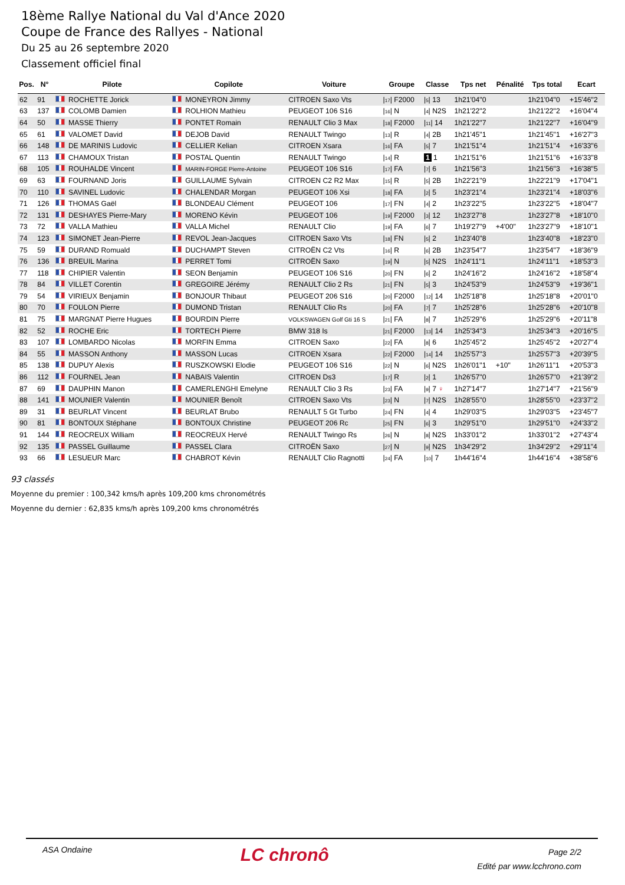18ème Rallye National du Val d'Ance 2020
Coupe de France des Rallyes - National
Du 25 au 26 septembre 2020
Classement officiel final
| Pos. | N° | Pilote | Copilote | Voiture | Groupe | Classe | Tps net | Pénalité | Tps total | Ecart |
| --- | --- | --- | --- | --- | --- | --- | --- | --- | --- | --- |
| 62 | 91 | ROCHETTE Jorick | MONEYRON Jimmy | CITROEN Saxo Vts | / 17 / F2000 | / 5 / 13 | 1h21'04"0 | | 1h21'04"0 | +15'46"2 |
| 63 | 137 | COLOMB Damien | ROLHION Mathieu | PEUGEOT 106 S16 | / 16 / N | / 4 / N2S | 1h21'22"2 | | 1h21'22"2 | +16'04"4 |
| 64 | 50 | MASSE Thierry | PONTET Romain | RENAULT Clio 3 Max | / 18 / F2000 | / 11 / 14 | 1h21'22"7 | | 1h21'22"7 | +16'04"9 |
| 65 | 61 | VALOMET David | DEJOB David | RENAULT Twingo | / 13 / R | / 4 / 2B | 1h21'45"1 | | 1h21'45"1 | +16'27"3 |
| 66 | 148 | DE MARINIS Ludovic | CELLIER Kelian | CITROEN Xsara | / 16 / FA | / 5 / 7 | 1h21'51"4 | | 1h21'51"4 | +16'33"6 |
| 67 | 113 | CHAMOUX Tristan | POSTAL Quentin | RENAULT Twingo | / 14 / R | 1 1 | 1h21'51"6 | | 1h21'51"6 | +16'33"8 |
| 68 | 105 | ROUHALDE Vincent | MARIN-FORGE Pierre-Antoine | PEUGEOT 106 S16 | / 17 / FA | / 7 / 6 | 1h21'56"3 | | 1h21'56"3 | +16'38"5 |
| 69 | 63 | FOURNAND Joris | GUILLAUME Sylvain | CITROEN C2 R2 Max | / 15 / R | / 5 / 2B | 1h22'21"9 | | 1h22'21"9 | +17'04"1 |
| 70 | 110 | SAVINEL Ludovic | CHALENDAR Morgan | PEUGEOT 106 Xsi | / 18 / FA | / 2 / 5 | 1h23'21"4 | | 1h23'21"4 | +18'03"6 |
| 71 | 126 | THOMAS Gaël | BLONDEAU Clément | PEUGEOT 106 | / 17 / FN | / 4 / 2 | 1h23'22"5 | | 1h23'22"5 | +18'04"7 |
| 72 | 131 | DESHAYES Pierre-Mary | MORENO Kévin | PEUGEOT 106 | / 19 / F2000 | / 3 / 12 | 1h23'27"8 | | 1h23'27"8 | +18'10"0 |
| 73 | 72 | VALLA Mathieu | VALLA Michel | RENAULT Clio | / 19 / FA | / 6 / 7 | 1h19'27"9 | +4'00" | 1h23'27"9 | +18'10"1 |
| 74 | 123 | SIMONET Jean-Pierre | REVOL Jean-Jacques | CITROEN Saxo Vts | / 18 / FN | / 5 / 2 | 1h23'40"8 | | 1h23'40"8 | +18'23"0 |
| 75 | 59 | DURAND Romuald | DUCHAMPT Steven | CITROËN C2 Vts | / 16 / R | / 6 / 2B | 1h23'54"7 | | 1h23'54"7 | +18'36"9 |
| 76 | 136 | BREUIL Marina | PERRET Tomi | CITROËN Saxo | / 19 / N | / 5 / N2S | 1h24'11"1 | | 1h24'11"1 | +18'53"3 |
| 77 | 118 | CHIPIER Valentin | SEON Benjamin | PEUGEOT 106 S16 | / 20 / FN | / 6 / 2 | 1h24'16"2 | | 1h24'16"2 | +18'58"4 |
| 78 | 84 | VILLET Corentin | GREGOIRE Jérémy | RENAULT Clio 2 Rs | / 21 / FN | / 5 / 3 | 1h24'53"9 | | 1h24'53"9 | +19'36"1 |
| 79 | 54 | VIRIEUX Benjamin | BONJOUR Thibaut | PEUGEOT 206 S16 | / 20 / F2000 | / 12 / 14 | 1h25'18"8 | | 1h25'18"8 | +20'01"0 |
| 80 | 70 | FOULON Pierre | DUMOND Tristan | RENAULT Clio Rs | / 20 / FA | / 7 / 7 | 1h25'28"6 | | 1h25'28"6 | +20'10"8 |
| 81 | 75 | MARGNAT Pierre Hugues | BOURDIN Pierre | VOLKSWAGEN Golf Gti 16 S | / 21 / FA | / 8 / 7 | 1h25'29"6 | | 1h25'29"6 | +20'11"8 |
| 82 | 52 | ROCHE Eric | TORTECH Pierre | BMW 318 Is | / 21 / F2000 | / 13 / 14 | 1h25'34"3 | | 1h25'34"3 | +20'16"5 |
| 83 | 107 | LOMBARDO Nicolas | MORFIN Emma | CITROEN Saxo | / 22 / FA | / 8 / 6 | 1h25'45"2 | | 1h25'45"2 | +20'27"4 |
| 84 | 55 | MASSON Anthony | MASSON Lucas | CITROEN Xsara | / 22 / F2000 | / 14 / 14 | 1h25'57"3 | | 1h25'57"3 | +20'39"5 |
| 85 | 138 | DUPUY Alexis | RUSZKOWSKI Elodie | PEUGEOT 106 S16 | / 22 / N | / 6 / N2S | 1h26'01"1 | +10" | 1h26'11"1 | +20'53"3 |
| 86 | 112 | FOURNEL Jean | NABAIS Valentin | CITROEN Ds3 | / 17 / R | / 2 / 1 | 1h26'57"0 | | 1h26'57"0 | +21'39"2 |
| 87 | 69 | DAUPHIN Manon | CAMERLENGHI Emelyne | RENAULT Clio 3 Rs | / 23 / FA | / 9 / 7 ♀ | 1h27'14"7 | | 1h27'14"7 | +21'56"9 |
| 88 | 141 | MOUNIER Valentin | MOUNIER Benoît | CITROEN Saxo Vts | / 23 / N | / 7 / N2S | 1h28'55"0 | | 1h28'55"0 | +23'37"2 |
| 89 | 31 | BEURLAT Vincent | BEURLAT Brubo | RENAULT 5 Gt Turbo | / 24 / FN | / 4 / 4 | 1h29'03"5 | | 1h29'03"5 | +23'45"7 |
| 90 | 81 | BONTOUX Stéphane | BONTOUX Christine | PEUGEOT 206 Rc | / 25 / FN | / 6 / 3 | 1h29'51"0 | | 1h29'51"0 | +24'33"2 |
| 91 | 144 | REOCREUX William | REOCREUX Hervé | RENAULT Twingo Rs | / 26 / N | / 8 / N2S | 1h33'01"2 | | 1h33'01"2 | +27'43"4 |
| 92 | 135 | PASSEL Guillaume | PASSEL Clara | CITROËN Saxo | / 27 / N | / 9 / N2S | 1h34'29"2 | | 1h34'29"2 | +29'11"4 |
| 93 | 66 | LESUEUR Marc | CHABROT Kévin | RENAULT Clio Ragnotti | / 24 / FA | / 10 / 7 | 1h44'16"4 | | 1h44'16"4 | +38'58"6 |
93 classés
Moyenne du premier : 100,342 kms/h après 109,200 kms chronométrés
Moyenne du dernier : 62,835 kms/h après 109,200 kms chronométrés
ASA Ondaine
LC chronô
Page 2/2
Edité par www.lcchrono.com